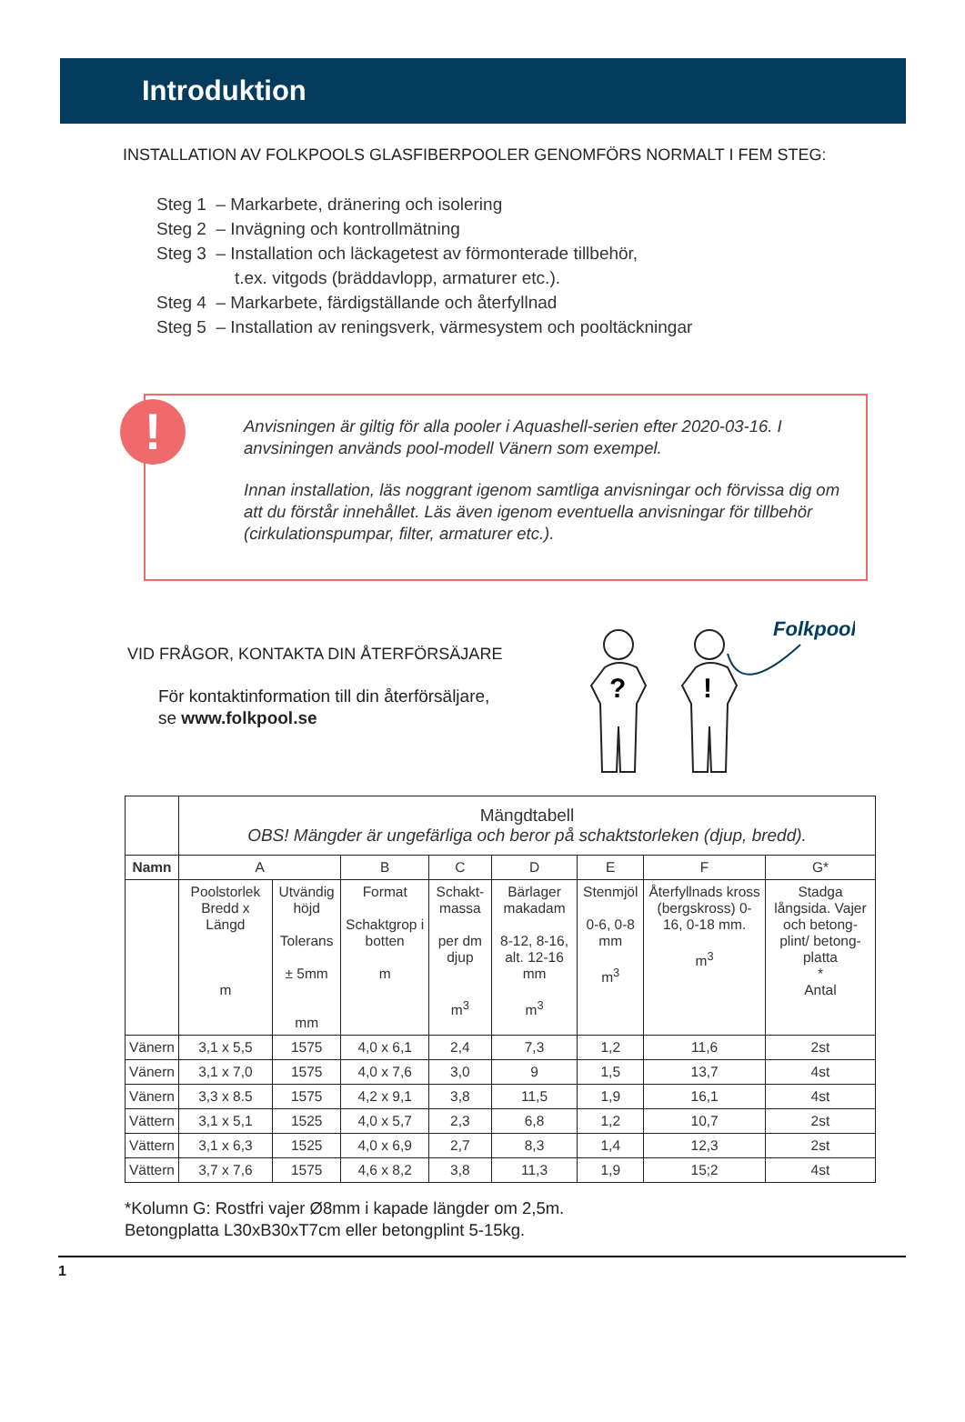Introduktion
INSTALLATION AV FOLKPOOLS GLASFIBERPOOLER GENOMFÖRS NORMALT I FEM STEG:
Steg 1 – Markarbete, dränering och isolering
Steg 2 – Invägning och kontrollmätning
Steg 3 – Installation och läckagetest av förmonterade tillbehör,
t.ex. vitgods (bräddavlopp, armaturer etc.).
Steg 4 – Markarbete, färdigställande och återfyllnad
Steg 5 – Installation av reningsverk, värmesystem och pooltäckningar
!
Anvisningen är giltig för alla pooler i Aquashell-serien efter 2020-03-16. I anvsiningen används pool-modell Vänern som exempel.
Innan installation, läs noggrant igenom samtliga anvisningar och förvissa dig om att du förstår innehållet. Läs även igenom eventuella anvisningar för tillbehör (cirkulationspumpar, filter, armaturer etc.).
VID FRÅGOR, KONTAKTA DIN ÅTERFÖRSÄJARE
För kontaktinformation till din återförsäljare,
se www.folkpool.se
?
!
Folkpool
| | Mängdtabell OBS! Mängder är ungefärliga och beror på schaktstorleken (djup, bredd). | | | | | | | |
| Namn | A | | B | C | D | E | F | G* |
| | Poolstorlek Bredd x Längd m | Utvändig höjd Tolerans ± 5mm mm | Format Schaktgrop i botten m | Schakt-massa per dm djup m<sup>3</sup> | Bärlager makadam 8-12, 8-16, alt. 12-16 mm m<sup>3</sup> | Stenmjöl 0-6, 0-8 mm m<sup>3</sup> | Återfyllnads kross (bergskross) 0-16, 0-18 mm. m<sup>3</sup> | Stadga långsida. Vajer och betong-plint/ betong-platta * Antal |
| Vänern | 3,1 x 5,5 | 1575 | 4,0 x 6,1 | 2,4 | 7,3 | 1,2 | 11,6 | 2st |
| Vänern | 3,1 x 7,0 | 1575 | 4,0 x 7,6 | 3,0 | 9 | 1,5 | 13,7 | 4st |
| Vänern | 3,3 x 8.5 | 1575 | 4,2 x 9,1 | 3,8 | 11,5 | 1,9 | 16,1 | 4st |
| Vättern | 3,1 x 5,1 | 1525 | 4,0 x 5,7 | 2,3 | 6,8 | 1,2 | 10,7 | 2st |
| Vättern | 3,1 x 6,3 | 1525 | 4,0 x 6,9 | 2,7 | 8,3 | 1,4 | 12,3 | 2st |
| Vättern | 3,7 x 7,6 | 1575 | 4,6 x 8,2 | 3,8 | 11,3 | 1,9 | 15;2 | 4st |
*Kolumn G: Rostfri vajer Ø8mm i kapade längder om 2,5m.
Betongplatta L30xB30xT7cm eller betongplint 5-15kg.
1